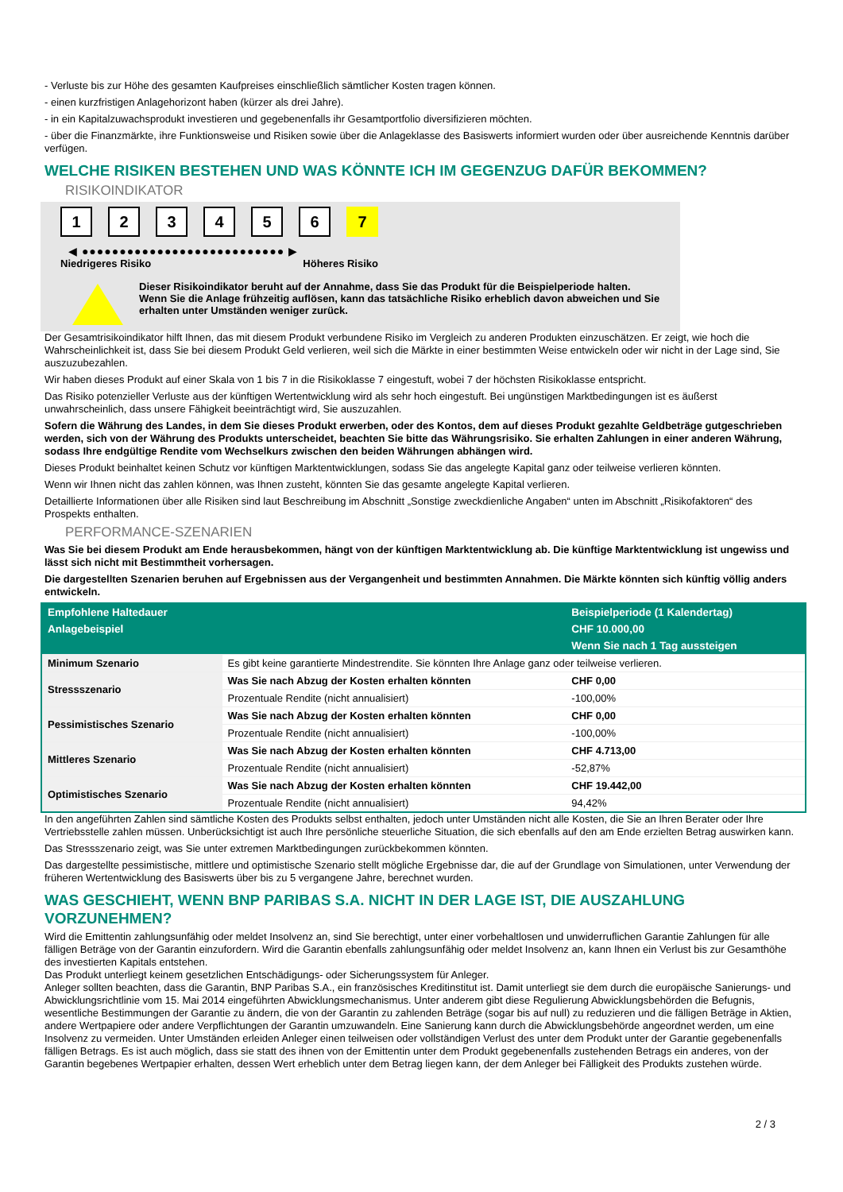- Verluste bis zur Höhe des gesamten Kaufpreises einschließlich sämtlicher Kosten tragen können.
- einen kurzfristigen Anlagehorizont haben (kürzer als drei Jahre).
- in ein Kapitalzuwachsprodukt investieren und gegebenenfalls ihr Gesamtportfolio diversifizieren möchten.
- über die Finanzmärkte, ihre Funktionsweise und Risiken sowie über die Anlageklasse des Basiswerts informiert wurden oder über ausreichende Kenntnis darüber verfügen.
WELCHE RISIKEN BESTEHEN UND WAS KÖNNTE ICH IM GEGENZUG DAFÜR BEKOMMEN?
RISIKOINDIKATOR
1 2 3 4 5 6 7
◀ ●●●●●●●●●●●●●●●●●●●●●●●●●●● ▶
Niedrigeres Risiko Höheres Risiko
Dieser Risikoindikator beruht auf der Annahme, dass Sie das Produkt für die Beispielperiode halten.
Wenn Sie die Anlage frühzeitig auflösen, kann das tatsächliche Risiko erheblich davon abweichen und Sie erhalten unter Umständen weniger zurück.
Der Gesamtrisikoindikator hilft Ihnen, das mit diesem Produkt verbundene Risiko im Vergleich zu anderen Produkten einzuschätzen. Er zeigt, wie hoch die Wahrscheinlichkeit ist, dass Sie bei diesem Produkt Geld verlieren, weil sich die Märkte in einer bestimmten Weise entwickeln oder wir nicht in der Lage sind, Sie auszuzubezahlen.
Wir haben dieses Produkt auf einer Skala von 1 bis 7 in die Risikoklasse 7 eingestuft, wobei 7 der höchsten Risikoklasse entspricht.
Das Risiko potenzieller Verluste aus der künftigen Wertentwicklung wird als sehr hoch eingestuft. Bei ungünstigen Marktbedingungen ist es äußerst unwahrscheinlich, dass unsere Fähigkeit beeinträchtigt wird, Sie auszuzahlen.
Sofern die Währung des Landes, in dem Sie dieses Produkt erwerben, oder des Kontos, dem auf dieses Produkt gezahlte Geldbeträge gutgeschrieben werden, sich von der Währung des Produkts unterscheidet, beachten Sie bitte das Währungsrisiko. Sie erhalten Zahlungen in einer anderen Währung, sodass Ihre endgültige Rendite vom Wechselkurs zwischen den beiden Währungen abhängen wird.
Dieses Produkt beinhaltet keinen Schutz vor künftigen Marktentwicklungen, sodass Sie das angelegte Kapital ganz oder teilweise verlieren könnten.
Wenn wir Ihnen nicht das zahlen können, was Ihnen zusteht, könnten Sie das gesamte angelegte Kapital verlieren.
Detaillierte Informationen über alle Risiken sind laut Beschreibung im Abschnitt „Sonstige zweckdienliche Angaben“ unten im Abschnitt „Risikofaktoren“ des Prospekts enthalten.
PERFORMANCE-SZENARIEN
Was Sie bei diesem Produkt am Ende herausbekommen, hängt von der künftigen Marktentwicklung ab. Die künftige Marktentwicklung ist ungewiss und lässt sich nicht mit Bestimmtheit vorhersagen.
Die dargestellten Szenarien beruhen auf Ergebnissen aus der Vergangenheit und bestimmten Annahmen. Die Märkte könnten sich künftig völlig anders entwickeln.
| Empfohlene Haltedauer | | Beispielperiode (1 Kalendertag) |
| --- | --- | --- |
| Anlagebeispiel | | CHF 10.000,00 |
| | | Wenn Sie nach 1 Tag aussteigen |
| Minimum Szenario | Es gibt keine garantierte Mindestrendite. Sie könnten Ihre Anlage ganz oder teilweise verlieren. | |
| Stressszenario | Was Sie nach Abzug der Kosten erhalten könnten | CHF 0,00 |
| | Prozentuale Rendite (nicht annualisiert) | -100,00% |
| Pessimistisches Szenario | Was Sie nach Abzug der Kosten erhalten könnten | CHF 0,00 |
| | Prozentuale Rendite (nicht annualisiert) | -100,00% |
| Mittleres Szenario | Was Sie nach Abzug der Kosten erhalten könnten | CHF 4.713,00 |
| | Prozentuale Rendite (nicht annualisiert) | -52,87% |
| Optimistisches Szenario | Was Sie nach Abzug der Kosten erhalten könnten | CHF 19.442,00 |
| | Prozentuale Rendite (nicht annualisiert) | 94,42% |
In den angeführten Zahlen sind sämtliche Kosten des Produkts selbst enthalten, jedoch unter Umständen nicht alle Kosten, die Sie an Ihren Berater oder Ihre Vertriebsstelle zahlen müssen. Unberücksichtigt ist auch Ihre persönliche steuerliche Situation, die sich ebenfalls auf den am Ende erzielten Betrag auswirken kann.
Das Stressszenario zeigt, was Sie unter extremen Marktbedingungen zurückbekommen könnten.
Das dargestellte pessimistische, mittlere und optimistische Szenario stellt mögliche Ergebnisse dar, die auf der Grundlage von Simulationen, unter Verwendung der früheren Wertentwicklung des Basiswerts über bis zu 5 vergangene Jahre, berechnet wurden.
WAS GESCHIEHT, WENN BNP PARIBAS S.A. NICHT IN DER LAGE IST, DIE AUSZAHLUNG VORZUNEHMEN?
Wird die Emittentin zahlungsunfähig oder meldet Insolvenz an, sind Sie berechtigt, unter einer vorbehaltlosen und unwiderruflichen Garantie Zahlungen für alle fälligen Beträge von der Garantin einzufordern. Wird die Garantin ebenfalls zahlungsunfähig oder meldet Insolvenz an, kann Ihnen ein Verlust bis zur Gesamthöhe des investierten Kapitals entstehen.
Das Produkt unterliegt keinem gesetzlichen Entschädigungs- oder Sicherungssystem für Anleger.
Anleger sollten beachten, dass die Garantin, BNP Paribas S.A., ein französisches Kreditinstitut ist. Damit unterliegt sie dem durch die europäische Sanierungs- und Abwicklungsrichtlinie vom 15. Mai 2014 eingeführten Abwicklungsmechanismus. Unter anderem gibt diese Regulierung Abwicklungsbehörden die Befugnis, wesentliche Bestimmungen der Garantie zu ändern, die von der Garantin zu zahlenden Beträge (sogar bis auf null) zu reduzieren und die fälligen Beträge in Aktien, andere Wertpapiere oder andere Verpflichtungen der Garantin umzuwandeln. Eine Sanierung kann durch die Abwicklungsbehörde angeordnet werden, um eine Insolvenz zu vermeiden. Unter Umständen erleiden Anleger einen teilweisen oder vollständigen Verlust des unter dem Produkt unter der Garantie gegebenenfalls fälligen Betrags. Es ist auch möglich, dass sie statt des ihnen von der Emittentin unter dem Produkt gegebenenfalls zustehenden Betrags ein anderes, von der Garantin begebenes Wertpapier erhalten, dessen Wert erheblich unter dem Betrag liegen kann, der dem Anleger bei Fälligkeit des Produkts zustehen würde.
2 / 3